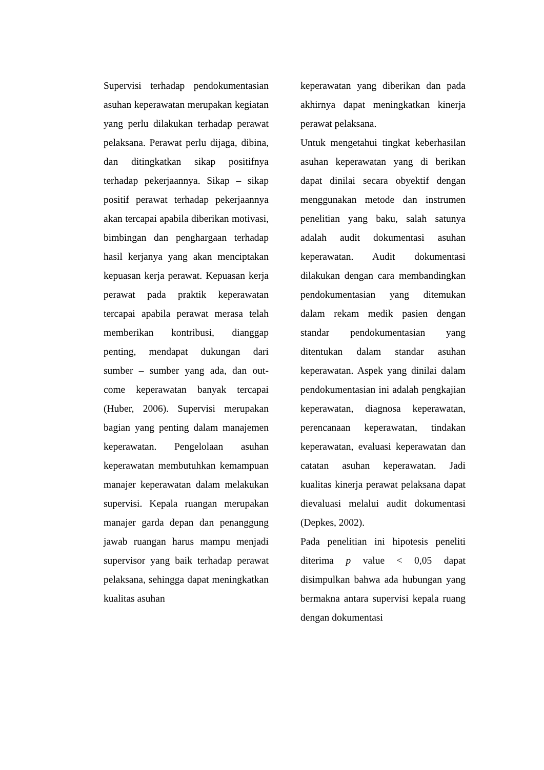Supervisi terhadap pendokumentasian asuhan keperawatan merupakan kegiatan yang perlu dilakukan terhadap perawat pelaksana. Perawat perlu dijaga, dibina, dan ditingkatkan sikap positifnya terhadap pekerjaannya. Sikap – sikap positif perawat terhadap pekerjaannya akan tercapai apabila diberikan motivasi, bimbingan dan penghargaan terhadap hasil kerjanya yang akan menciptakan kepuasan kerja perawat. Kepuasan kerja perawat pada praktik keperawatan tercapai apabila perawat merasa telah memberikan kontribusi, dianggap penting, mendapat dukungan dari sumber – sumber yang ada, dan out-come keperawatan banyak tercapai (Huber, 2006). Supervisi merupakan bagian yang penting dalam manajemen keperawatan. Pengelolaan asuhan keperawatan membutuhkan kemampuan manajer keperawatan dalam melakukan supervisi. Kepala ruangan merupakan manajer garda depan dan penanggung jawab ruangan harus mampu menjadi supervisor yang baik terhadap perawat pelaksana, sehingga dapat meningkatkan kualitas asuhan
keperawatan yang diberikan dan pada akhirnya dapat meningkatkan kinerja perawat pelaksana.
Untuk mengetahui tingkat keberhasilan asuhan keperawatan yang di berikan dapat dinilai secara obyektif dengan menggunakan metode dan instrumen penelitian yang baku, salah satunya adalah audit dokumentasi asuhan keperawatan. Audit dokumentasi dilakukan dengan cara membandingkan pendokumentasian yang ditemukan dalam rekam medik pasien dengan standar pendokumentasian yang ditentukan dalam standar asuhan keperawatan. Aspek yang dinilai dalam pendokumentasian ini adalah pengkajian keperawatan, diagnosa keperawatan, perencanaan keperawatan, tindakan keperawatan, evaluasi keperawatan dan catatan asuhan keperawatan. Jadi kualitas kinerja perawat pelaksana dapat dievaluasi melalui audit dokumentasi (Depkes, 2002).
Pada penelitian ini hipotesis peneliti diterima p value < 0,05 dapat disimpulkan bahwa ada hubungan yang bermakna antara supervisi kepala ruang dengan dokumentasi